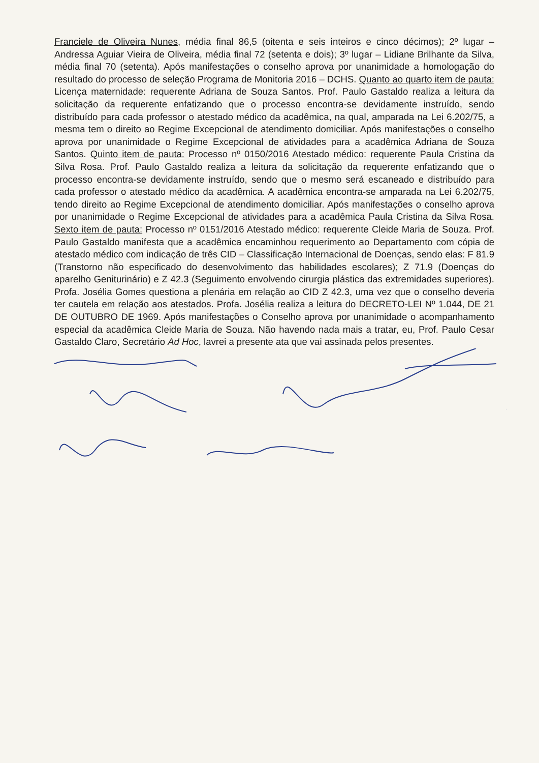Franciele de Oliveira Nunes, média final 86,5 (oitenta e seis inteiros e cinco décimos); 2º lugar – Andressa Aguiar Vieira de Oliveira, média final 72 (setenta e dois); 3º lugar – Lidiane Brilhante da Silva, média final 70 (setenta). Após manifestações o conselho aprova por unanimidade a homologação do resultado do processo de seleção Programa de Monitoria 2016 – DCHS. Quanto ao quarto item de pauta: Licença maternidade: requerente Adriana de Souza Santos. Prof. Paulo Gastaldo realiza a leitura da solicitação da requerente enfatizando que o processo encontra-se devidamente instruído, sendo distribuído para cada professor o atestado médico da acadêmica, na qual, amparada na Lei 6.202/75, a mesma tem o direito ao Regime Excepcional de atendimento domiciliar. Após manifestações o conselho aprova por unanimidade o Regime Excepcional de atividades para a acadêmica Adriana de Souza Santos. Quinto item de pauta: Processo nº 0150/2016 Atestado médico: requerente Paula Cristina da Silva Rosa. Prof. Paulo Gastaldo realiza a leitura da solicitação da requerente enfatizando que o processo encontra-se devidamente instruído, sendo que o mesmo será escaneado e distribuído para cada professor o atestado médico da acadêmica. A acadêmica encontra-se amparada na Lei 6.202/75, tendo direito ao Regime Excepcional de atendimento domiciliar. Após manifestações o conselho aprova por unanimidade o Regime Excepcional de atividades para a acadêmica Paula Cristina da Silva Rosa. Sexto item de pauta: Processo nº 0151/2016 Atestado médico: requerente Cleide Maria de Souza. Prof. Paulo Gastaldo manifesta que a acadêmica encaminhou requerimento ao Departamento com cópia de atestado médico com indicação de três CID – Classificação Internacional de Doenças, sendo elas: F 81.9 (Transtorno não especificado do desenvolvimento das habilidades escolares); Z 71.9 (Doenças do aparelho Geniturinário) e Z 42.3 (Seguimento envolvendo cirurgia plástica das extremidades superiores). Profa. Josélia Gomes questiona a plenária em relação ao CID Z 42.3, uma vez que o conselho deveria ter cautela em relação aos atestados. Profa. Josélia realiza a leitura do DECRETO-LEI Nº 1.044, DE 21 DE OUTUBRO DE 1969. Após manifestações o Conselho aprova por unanimidade o acompanhamento especial da acadêmica Cleide Maria de Souza. Não havendo nada mais a tratar, eu, Prof. Paulo Cesar Gastaldo Claro, Secretário Ad Hoc, lavrei a presente ata que vai assinada pelos presentes.